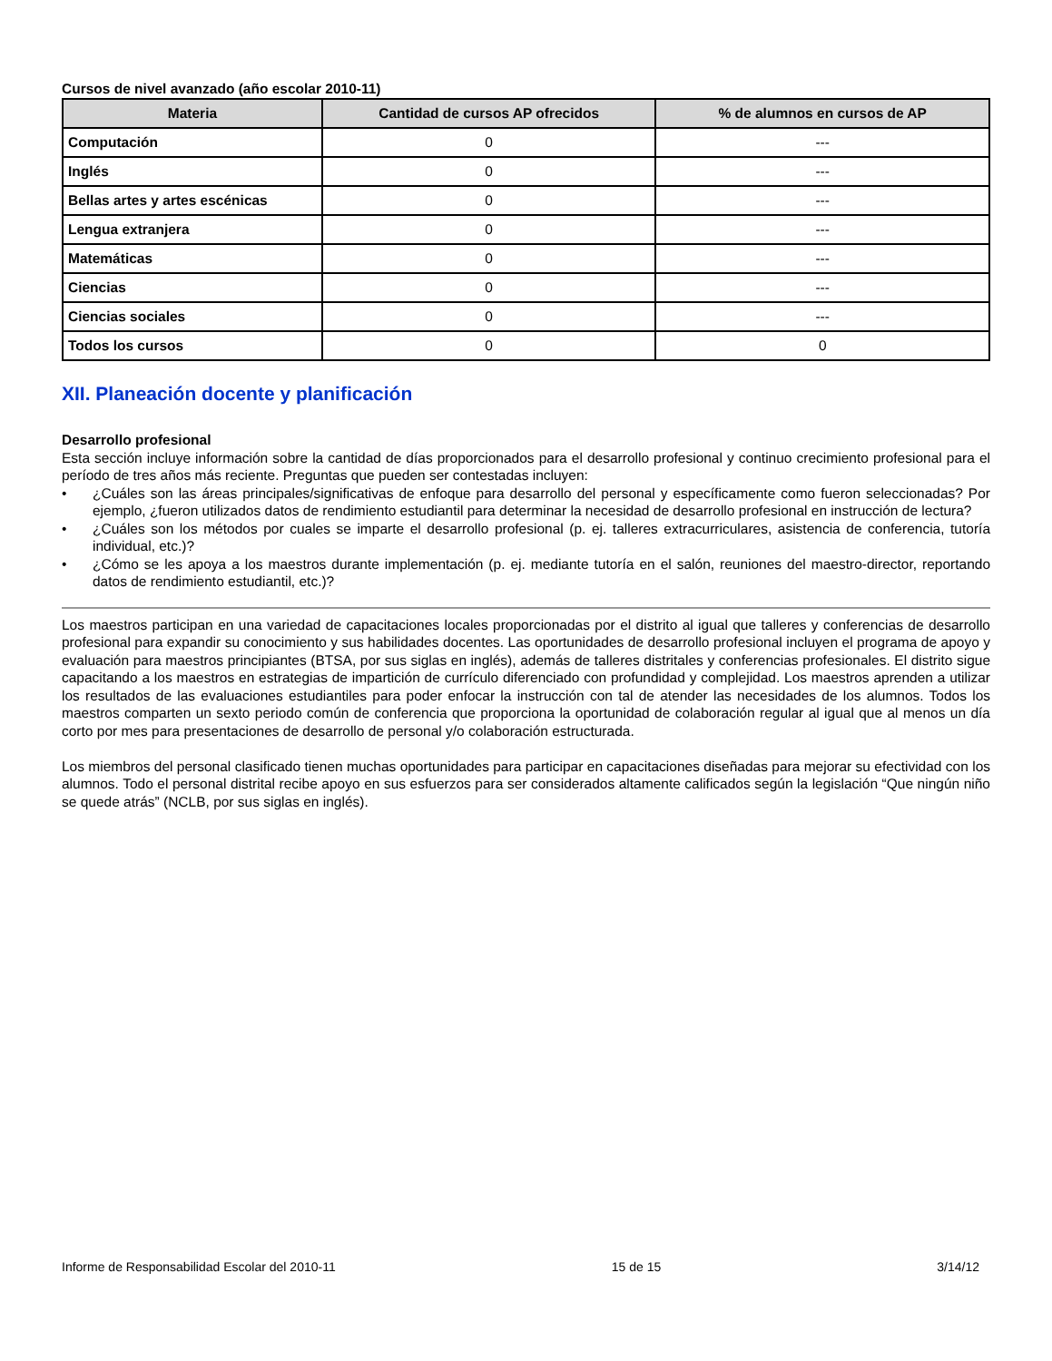Cursos de nivel avanzado (año escolar 2010-11)
| Materia | Cantidad de cursos AP ofrecidos | % de alumnos en cursos de AP |
| --- | --- | --- |
| Computación | 0 | --- |
| Inglés | 0 | --- |
| Bellas artes y artes escénicas | 0 | --- |
| Lengua extranjera | 0 | --- |
| Matemáticas | 0 | --- |
| Ciencias | 0 | --- |
| Ciencias sociales | 0 | --- |
| Todos los cursos | 0 | 0 |
XII. Planeación docente y planificación
Desarrollo profesional
Esta sección incluye información sobre la cantidad de días proporcionados para el desarrollo profesional y continuo crecimiento profesional para el período de tres años más reciente. Preguntas que pueden ser contestadas incluyen:
• ¿Cuáles son las áreas principales/significativas de enfoque para desarrollo del personal y específicamente como fueron seleccionadas? Por ejemplo, ¿fueron utilizados datos de rendimiento estudiantil para determinar la necesidad de desarrollo profesional en instrucción de lectura?
• ¿Cuáles son los métodos por cuales se imparte el desarrollo profesional (p. ej. talleres extracurriculares, asistencia de conferencia, tutoría individual, etc.)?
• ¿Cómo se les apoya a los maestros durante implementación (p. ej. mediante tutoría en el salón, reuniones del maestro-director, reportando datos de rendimiento estudiantil, etc.)?
Los maestros participan en una variedad de capacitaciones locales proporcionadas por el distrito al igual que talleres y conferencias de desarrollo profesional para expandir su conocimiento y sus habilidades docentes. Las oportunidades de desarrollo profesional incluyen el programa de apoyo y evaluación para maestros principiantes (BTSA, por sus siglas en inglés), además de talleres distritales y conferencias profesionales. El distrito sigue capacitando a los maestros en estrategias de impartición de currículo diferenciado con profundidad y complejidad. Los maestros aprenden a utilizar los resultados de las evaluaciones estudiantiles para poder enfocar la instrucción con tal de atender las necesidades de los alumnos. Todos los maestros comparten un sexto periodo común de conferencia que proporciona la oportunidad de colaboración regular al igual que al menos un día corto por mes para presentaciones de desarrollo de personal y/o colaboración estructurada.
Los miembros del personal clasificado tienen muchas oportunidades para participar en capacitaciones diseñadas para mejorar su efectividad con los alumnos. Todo el personal distrital recibe apoyo en sus esfuerzos para ser considerados altamente calificados según la legislación “Que ningún niño se quede atrás” (NCLB, por sus siglas en inglés).
Informe de Responsabilidad Escolar del 2010-11 15 de 15 3/14/12